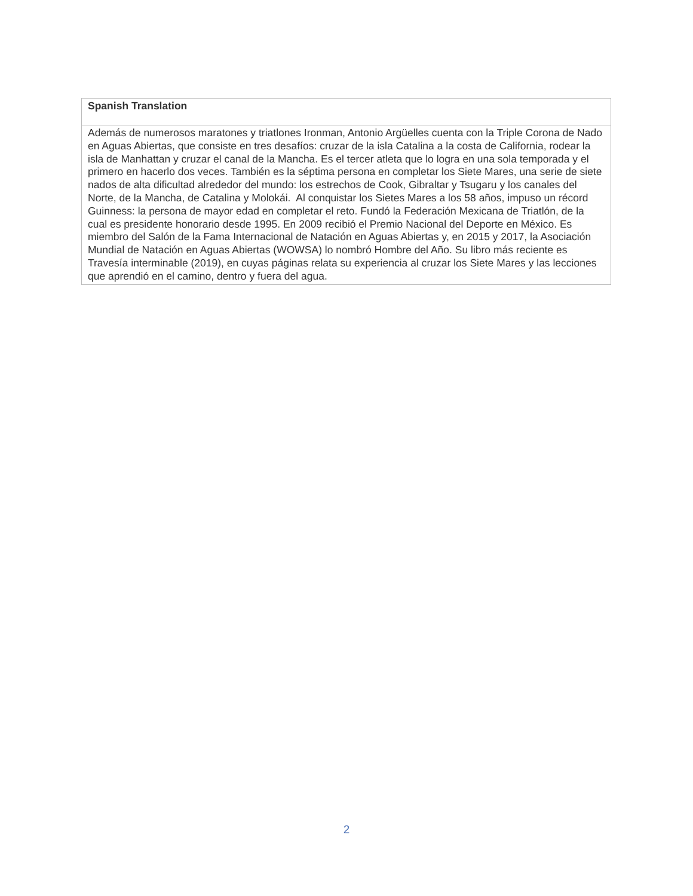| Spanish Translation |
| --- |
| Además de numerosos maratones y triatlones Ironman, Antonio Argüelles cuenta con la Triple Corona de Nado en Aguas Abiertas, que consiste en tres desafíos: cruzar de la isla Catalina a la costa de California, rodear la isla de Manhattan y cruzar el canal de la Mancha. Es el tercer atleta que lo logra en una sola temporada y el primero en hacerlo dos veces. También es la séptima persona en completar los Siete Mares, una serie de siete nados de alta dificultad alrededor del mundo: los estrechos de Cook, Gibraltar y Tsugaru y los canales del Norte, de la Mancha, de Catalina y Molokái. Al conquistar los Sietes Mares a los 58 años, impuso un récord Guinness: la persona de mayor edad en completar el reto. Fundó la Federación Mexicana de Triatlón, de la cual es presidente honorario desde 1995. En 2009 recibió el Premio Nacional del Deporte en México. Es miembro del Salón de la Fama Internacional de Natación en Aguas Abiertas y, en 2015 y 2017, la Asociación Mundial de Natación en Aguas Abiertas (WOWSA) lo nombró Hombre del Año. Su libro más reciente es Travesía interminable (2019), en cuyas páginas relata su experiencia al cruzar los Siete Mares y las lecciones que aprendió en el camino, dentro y fuera del agua. |
2